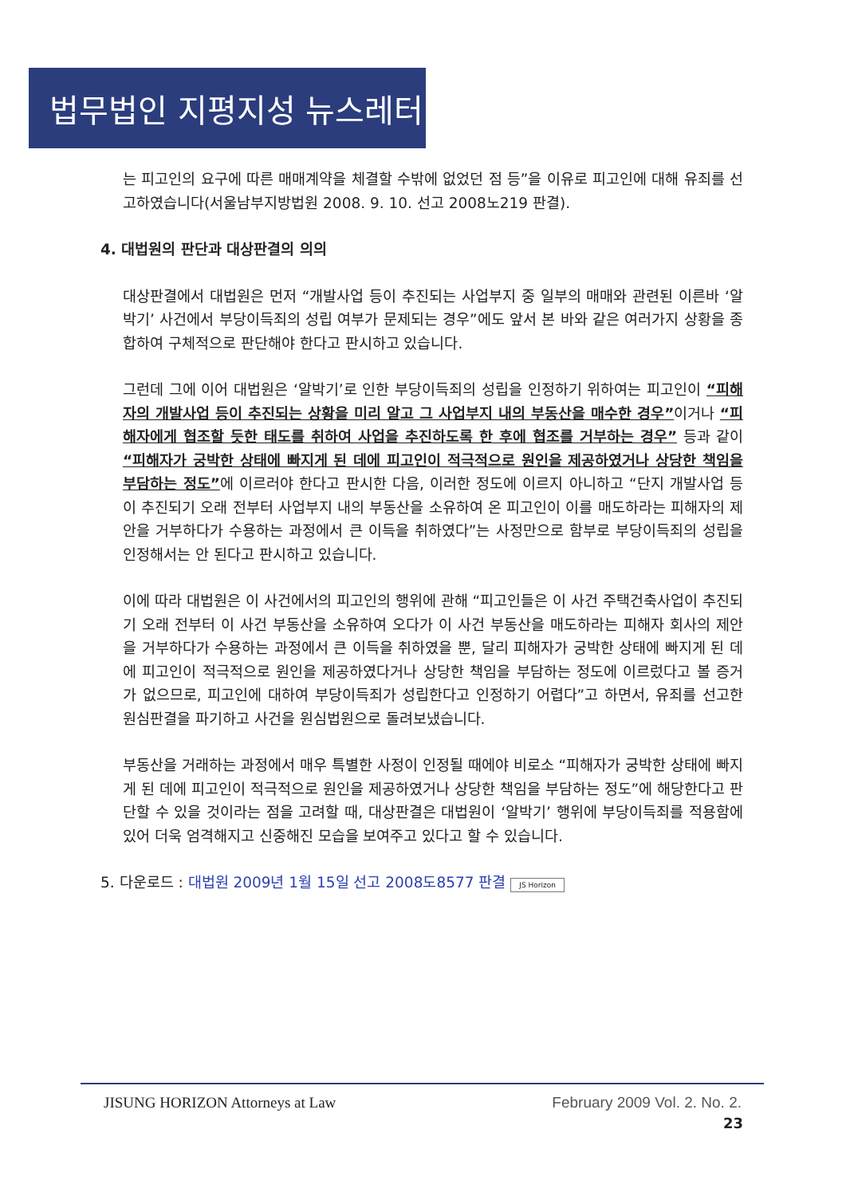법무법인 지평지성 뉴스레터
는 피고인의 요구에 따른 매매계약을 체결할 수밖에 없었던 점 등”을 이유로 피고인에 대해 유죄를 선고하였습니다(서울남부지방법원 2008. 9. 10. 선고 2008노219 판결).
4. 대법원의 판단과 대상판결의 의의
대상판결에서 대법원은 먼저 “개발사업 등이 추진되는 사업부지 중 일부의 매매와 관련된 이른바 ‘알박기’ 사건에서 부당이득죄의 성립 여부가 문제되는 경우”에도 앞서 본 바와 같은 여러가지 상황을 종합하여 구체적으로 판단해야 한다고 판시하고 있습니다.
그런데 그에 이어 대법원은 ‘알박기’로 인한 부당이득죄의 성립을 인정하기 위하여는 피고인이 “피해자의 개발사업 등이 추진되는 상황을 미리 알고 그 사업부지 내의 부동산을 매수한 경우”이거나 “피해자에게 협조할 듯한 태도를 취하여 사업을 추진하도록 한 후에 협조를 거부하는 경우” 등과 같이 “피해자가 궁박한 상태에 빠지게 된 데에 피고인이 적극적으로 원인을 제공하였거나 상당한 책임을 부담하는 정도”에 이르러야 한다고 판시한 다음, 이러한 정도에 이르지 아니하고 “단지 개발사업 등이 추진되기 오래 전부터 사업부지 내의 부동산을 소유하여 온 피고인이 이를 매도하라는 피해자의 제안을 거부하다가 수용하는 과정에서 큰 이득을 취하였다”는 사정만으로 함부로 부당이득죄의 성립을 인정해서는 안 된다고 판시하고 있습니다.
이에 따라 대법원은 이 사건에서의 피고인의 행위에 관해 “피고인들은 이 사건 주택건축사업이 추진되기 오래 전부터 이 사건 부동산을 소유하여 오다가 이 사건 부동산을 매도하라는 피해자 회사의 제안을 거부하다가 수용하는 과정에서 큰 이득을 취하였을 뿐, 달리 피해자가 궁박한 상태에 빠지게 된 데에 피고인이 적극적으로 원인을 제공하였다거나 상당한 책임을 부담하는 정도에 이르렀다고 볼 증거가 없으므로, 피고인에 대하여 부당이득죄가 성립한다고 인정하기 어렵다”고 하면서, 유죄를 선고한 원심판결을 파기하고 사건을 원심법원으로 돌려보냈습니다.
부동산을 거래하는 과정에서 매우 특별한 사정이 인정될 때에야 비로소 “피해자가 궁박한 상태에 빠지게 된 데에 피고인이 적극적으로 원인을 제공하였거나 상당한 책임을 부담하는 정도”에 해당한다고 판단할 수 있을 것이라는 점을 고려할 때, 대상판결은 대법원이 ‘알박기’ 행위에 부당이득죄를 적용함에 있어 더욱 엄격해지고 신중해진 모습을 보여주고 있다고 할 수 있습니다.
5. 다운로드 : 대법원 2009년 1월 15일 선고 2008도8577 판결 JS Horizon
JISUNG HORIZON Attorneys at Law February 2009 Vol. 2. No. 2.
23